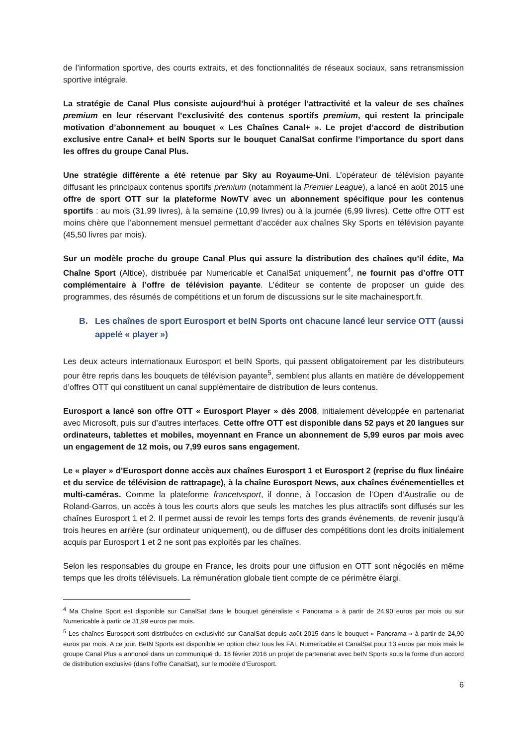de l’information sportive, des courts extraits, et des fonctionnalités de réseaux sociaux, sans retransmission sportive intégrale.
La stratégie de Canal Plus consiste aujourd’hui à protéger l’attractivité et la valeur de ses chaînes premium en leur réservant l’exclusivité des contenus sportifs premium, qui restent la principale motivation d’abonnement au bouquet « Les Chaînes Canal+ ». Le projet d’accord de distribution exclusive entre Canal+ et beIN Sports sur le bouquet CanalSat confirme l’importance du sport dans les offres du groupe Canal Plus.
Une stratégie différente a été retenue par Sky au Royaume-Uni. L’opérateur de télévision payante diffusant les principaux contenus sportifs premium (notamment la Premier League), a lancé en août 2015 une offre de sport OTT sur la plateforme NowTV avec un abonnement spécifique pour les contenus sportifs : au mois (31,99 livres), à la semaine (10,99 livres) ou à la journée (6,99 livres). Cette offre OTT est moins chère que l’abonnement mensuel permettant d’accéder aux chaînes Sky Sports en télévision payante (45,50 livres par mois).
Sur un modèle proche du groupe Canal Plus qui assure la distribution des chaînes qu’il édite, Ma Chaîne Sport (Altice), distribuée par Numericable et CanalSat uniquement<sup>4</sup>, ne fournit pas d’offre OTT complémentaire à l’offre de télévision payante. L’éditeur se contente de proposer un guide des programmes, des résumés de compétitions et un forum de discussions sur le site machainesport.fr.
B. Les chaînes de sport Eurosport et beIN Sports ont chacune lancé leur service OTT (aussi appelé « player »)
Les deux acteurs internationaux Eurosport et beIN Sports, qui passent obligatoirement par les distributeurs pour être repris dans les bouquets de télévision payante<sup>5</sup>, semblent plus allants en matière de développement d’offres OTT qui constituent un canal supplémentaire de distribution de leurs contenus.
Eurosport a lancé son offre OTT « Eurosport Player » dès 2008, initialement développée en partenariat avec Microsoft, puis sur d’autres interfaces. Cette offre OTT est disponible dans 52 pays et 20 langues sur ordinateurs, tablettes et mobiles, moyennant en France un abonnement de 5,99 euros par mois avec un engagement de 12 mois, ou 7,99 euros sans engagement.
Le « player » d’Eurosport donne accès aux chaînes Eurosport 1 et Eurosport 2 (reprise du flux linéaire et du service de télévision de rattrapage), à la chaîne Eurosport News, aux chaînes événementielles et multi-caméras. Comme la plateforme francetvsport, il donne, à l’occasion de l’Open d’Australie ou de Roland-Garros, un accès à tous les courts alors que seuls les matches les plus attractifs sont diffusés sur les chaînes Eurosport 1 et 2. Il permet aussi de revoir les temps forts des grands événements, de revenir jusqu’à trois heures en arrière (sur ordinateur uniquement), ou de diffuser des compétitions dont les droits initialement acquis par Eurosport 1 et 2 ne sont pas exploités par les chaînes.
Selon les responsables du groupe en France, les droits pour une diffusion en OTT sont négociés en même temps que les droits télévisuels. La rémunération globale tient compte de ce périmètre élargi.
<sup>4</sup> Ma Chaîne Sport est disponible sur CanalSat dans le bouquet généraliste « Panorama » à partir de 24,90 euros par mois ou sur Numericable à partir de 31,99 euros par mois.
<sup>5</sup> Les chaînes Eurosport sont distribuées en exclusivité sur CanalSat depuis août 2015 dans le bouquet « Panorama » à partir de 24,90 euros par mois. A ce jour, BeIN Sports est disponible en option chez tous les FAI, Numericable et CanalSat pour 13 euros par mois mais le groupe Canal Plus a annoncé dans un communiqué du 18 février 2016 un projet de partenariat avec beIN Sports sous la forme d’un accord de distribution exclusive (dans l’offre CanalSat), sur le modèle d’Eurosport.
6